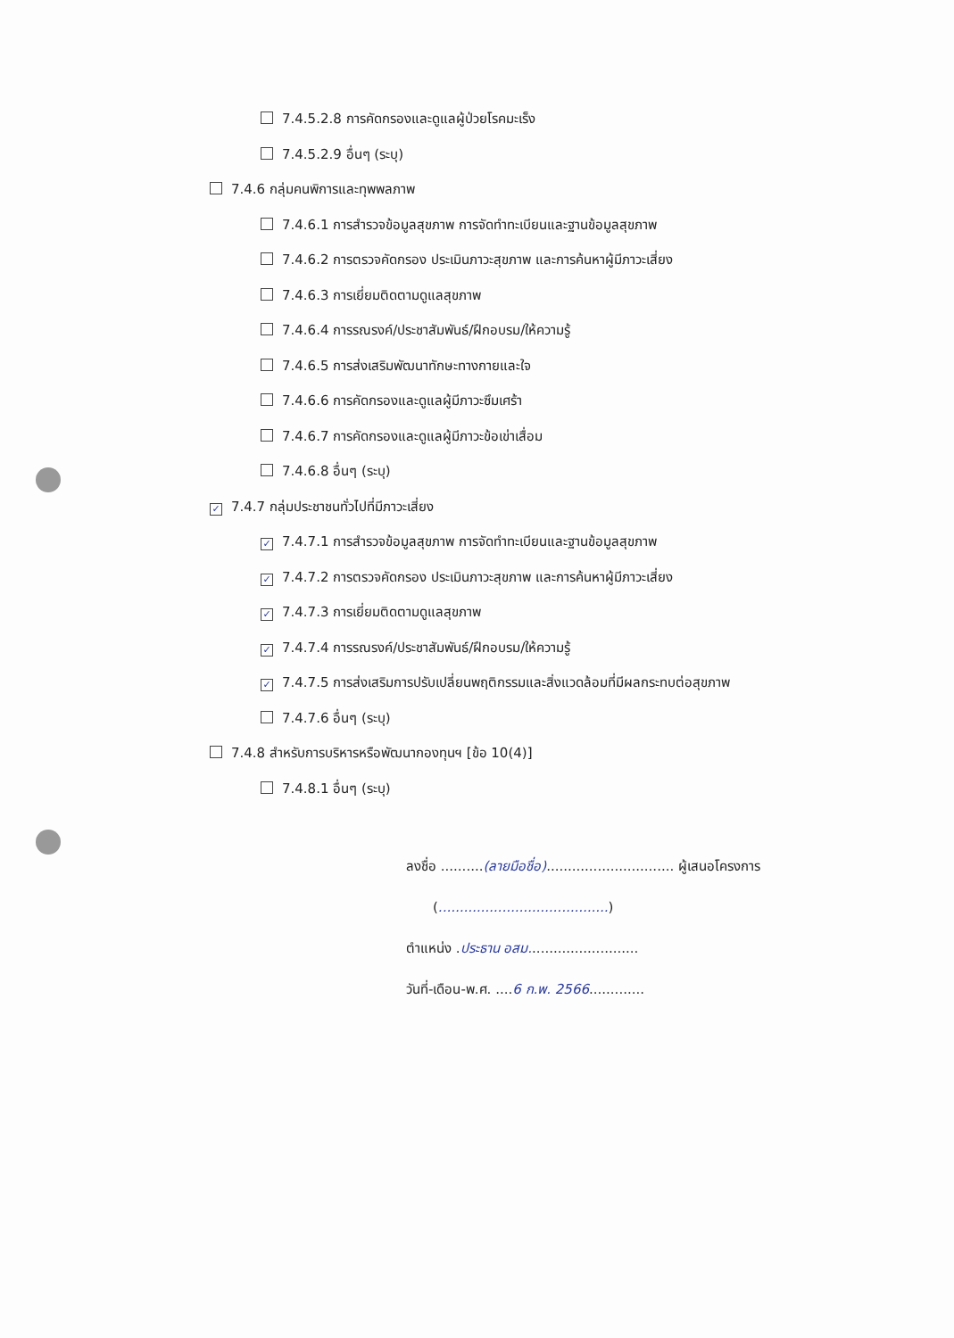7.4.5.2.8 การคัดกรองและดูแลผู้ป่วยโรคมะเร็ง
7.4.5.2.9 อื่นๆ (ระบุ)
7.4.6 กลุ่มคนพิการและทุพพลภาพ
7.4.6.1 การสำรวจข้อมูลสุขภาพ การจัดทำทะเบียนและฐานข้อมูลสุขภาพ
7.4.6.2 การตรวจคัดกรอง ประเมินภาวะสุขภาพ และการค้นหาผู้มีภาวะเสี่ยง
7.4.6.3 การเยี่ยมติดตามดูแลสุขภาพ
7.4.6.4 การรณรงค์/ประชาสัมพันธ์/ฝึกอบรม/ให้ความรู้
7.4.6.5 การส่งเสริมพัฒนาทักษะทางกายและใจ
7.4.6.6 การคัดกรองและดูแลผู้มีภาวะซึมเศร้า
7.4.6.7 การคัดกรองและดูแลผู้มีภาวะข้อเข่าเสื่อม
7.4.6.8 อื่นๆ (ระบุ)
✓ 7.4.7 กลุ่มประชาชนทั่วไปที่มีภาวะเสี่ยง
✓ 7.4.7.1 การสำรวจข้อมูลสุขภาพ การจัดทำทะเบียนและฐานข้อมูลสุขภาพ
✓ 7.4.7.2 การตรวจคัดกรอง ประเมินภาวะสุขภาพ และการค้นหาผู้มีภาวะเสี่ยง
✓ 7.4.7.3 การเยี่ยมติดตามดูแลสุขภาพ
✓ 7.4.7.4 การรณรงค์/ประชาสัมพันธ์/ฝึกอบรม/ให้ความรู้
✓ 7.4.7.5 การส่งเสริมการปรับเปลี่ยนพฤติกรรมและสิ่งแวดล้อมที่มีผลกระทบต่อสุขภาพ
7.4.7.6 อื่นๆ (ระบุ)
7.4.8 สำหรับการบริหารหรือพัฒนากองทุนฯ [ข้อ 10(4)]
7.4.8.1 อื่นๆ (ระบุ)
ลงชื่อ ..........(ลายมือชื่อ).............................. ผู้เสนอโครงการ
(........................................)
ตำแหน่ง .ประธาน อสม..........................
วันที่-เดือน-พ.ศ. ....6 ก.พ. 2566.............